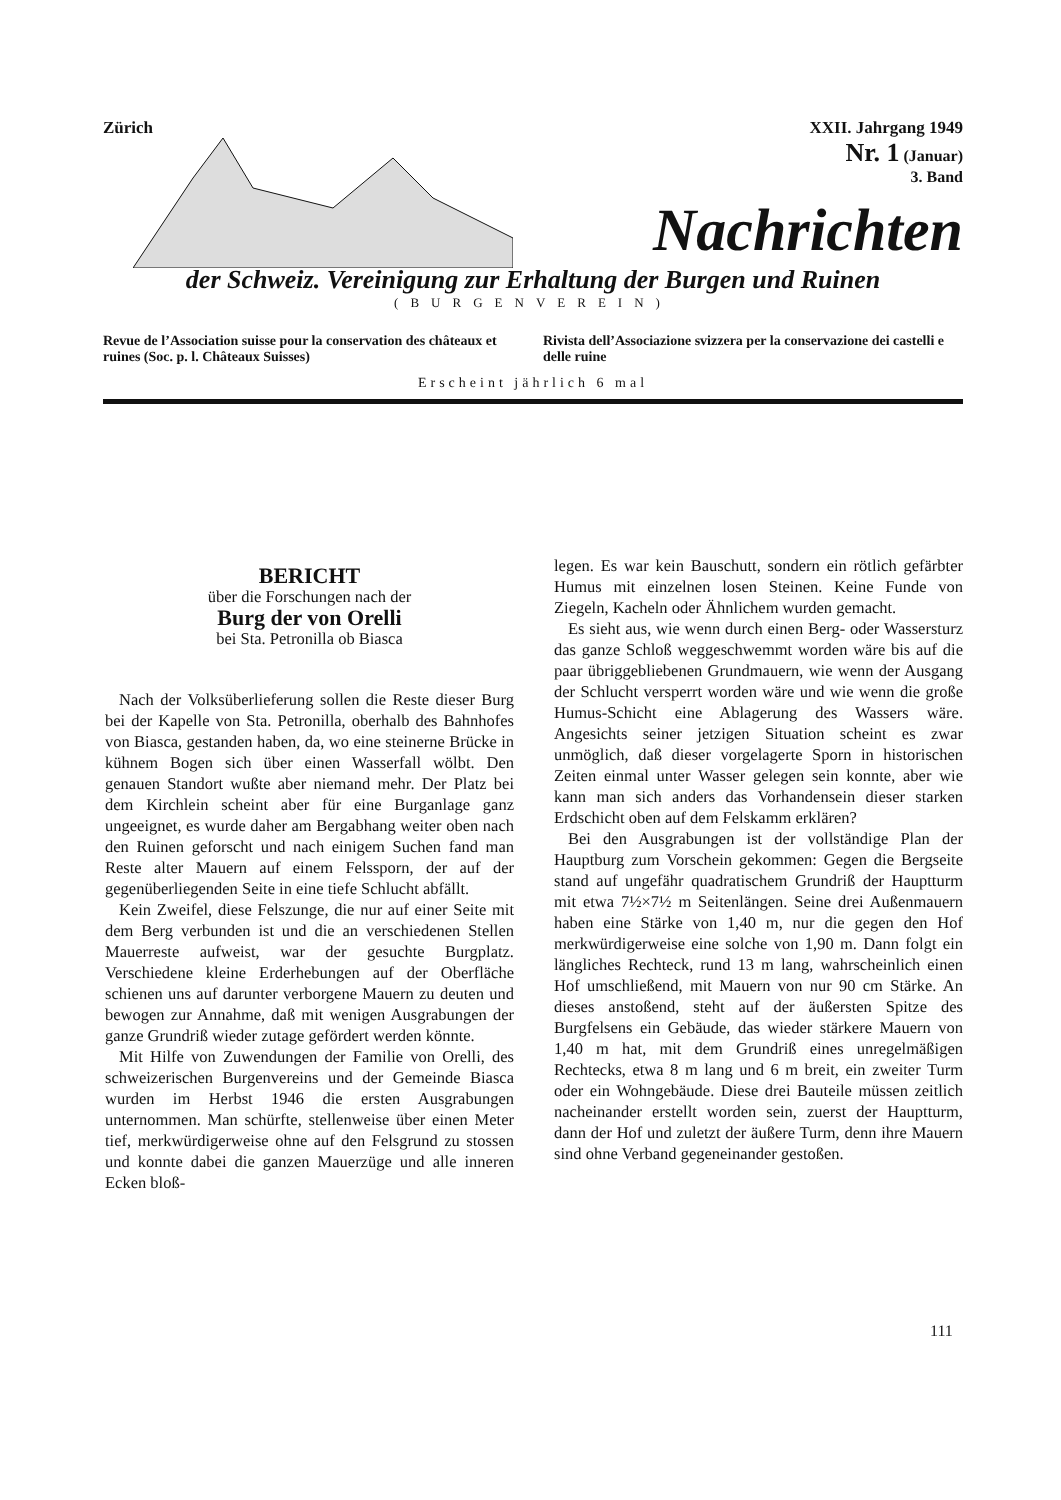Zürich XXII. Jahrgang 1949
Nr. 1 (Januar)
3. Band
Nachrichten
der Schweiz. Vereinigung zur Erhaltung der Burgen und Ruinen
(BURGENVEREIN)
Revue de l’Association suisse pour la conservation des châteaux et ruines (Soc. p. l. Châteaux Suisses)
Rivista dell’Associazione svizzera per la conservazione dei castelli e delle ruine
Erscheint jährlich 6 mal
BERICHT
über die Forschungen nach der
Burg der von Orelli
bei Sta. Petronilla ob Biasca
Nach der Volksüberlieferung sollen die Reste dieser Burg bei der Kapelle von Sta. Petronilla, oberhalb des Bahnhofes von Biasca, gestanden haben, da, wo eine steinerne Brücke in kühnem Bogen sich über einen Wasserfall wölbt. Den genauen Standort wußte aber niemand mehr. Der Platz bei dem Kirchlein scheint aber für eine Burganlage ganz ungeeignet, es wurde daher am Bergabhang weiter oben nach den Ruinen geforscht und nach einigem Suchen fand man Reste alter Mauern auf einem Felssporn, der auf der gegenüberliegenden Seite in eine tiefe Schlucht abfällt.
Kein Zweifel, diese Felszunge, die nur auf einer Seite mit dem Berg verbunden ist und die an verschiedenen Stellen Mauerreste aufweist, war der gesuchte Burgplatz. Verschiedene kleine Erderhebungen auf der Oberfläche schienen uns auf darunter verborgene Mauern zu deuten und bewogen zur Annahme, daß mit wenigen Ausgrabungen der ganze Grundriß wieder zutage gefördert werden könnte.
Mit Hilfe von Zuwendungen der Familie von Orelli, des schweizerischen Burgenvereins und der Gemeinde Biasca wurden im Herbst 1946 die ersten Ausgrabungen unternommen. Man schürfte, stellenweise über einen Meter tief, merkwürdigerweise ohne auf den Felsgrund zu stossen und konnte dabei die ganzen Mauerzüge und alle inneren Ecken bloß-
legen. Es war kein Bauschutt, sondern ein rötlich gefärbter Humus mit einzelnen losen Steinen. Keine Funde von Ziegeln, Kacheln oder Ähnlichem wurden gemacht.
Es sieht aus, wie wenn durch einen Berg- oder Wassersturz das ganze Schloß weggeschwemmt worden wäre bis auf die paar übriggebliebenen Grundmauern, wie wenn der Ausgang der Schlucht versperrt worden wäre und wie wenn die große Humus-Schicht eine Ablagerung des Wassers wäre. Angesichts seiner jetzigen Situation scheint es zwar unmöglich, daß dieser vorgelagerte Sporn in historischen Zeiten einmal unter Wasser gelegen sein konnte, aber wie kann man sich anders das Vorhandensein dieser starken Erdschicht oben auf dem Felskamm erklären?
Bei den Ausgrabungen ist der vollständige Plan der Hauptburg zum Vorschein gekommen: Gegen die Bergseite stand auf ungefähr quadratischem Grundriß der Hauptturm mit etwa 7½×7½ m Seitenlängen. Seine drei Außenmauern haben eine Stärke von 1,40 m, nur die gegen den Hof merkwürdigerweise eine solche von 1,90 m. Dann folgt ein längliches Rechteck, rund 13 m lang, wahrscheinlich einen Hof umschließend, mit Mauern von nur 90 cm Stärke. An dieses anstoßend, steht auf der äußersten Spitze des Burgfelsens ein Gebäude, das wieder stärkere Mauern von 1,40 m hat, mit dem Grundriß eines unregelmäßigen Rechtecks, etwa 8 m lang und 6 m breit, ein zweiter Turm oder ein Wohngebäude. Diese drei Bauteile müssen zeitlich nacheinander erstellt worden sein, zuerst der Hauptturm, dann der Hof und zuletzt der äußere Turm, denn ihre Mauern sind ohne Verband gegeneinander gestoßen.
111